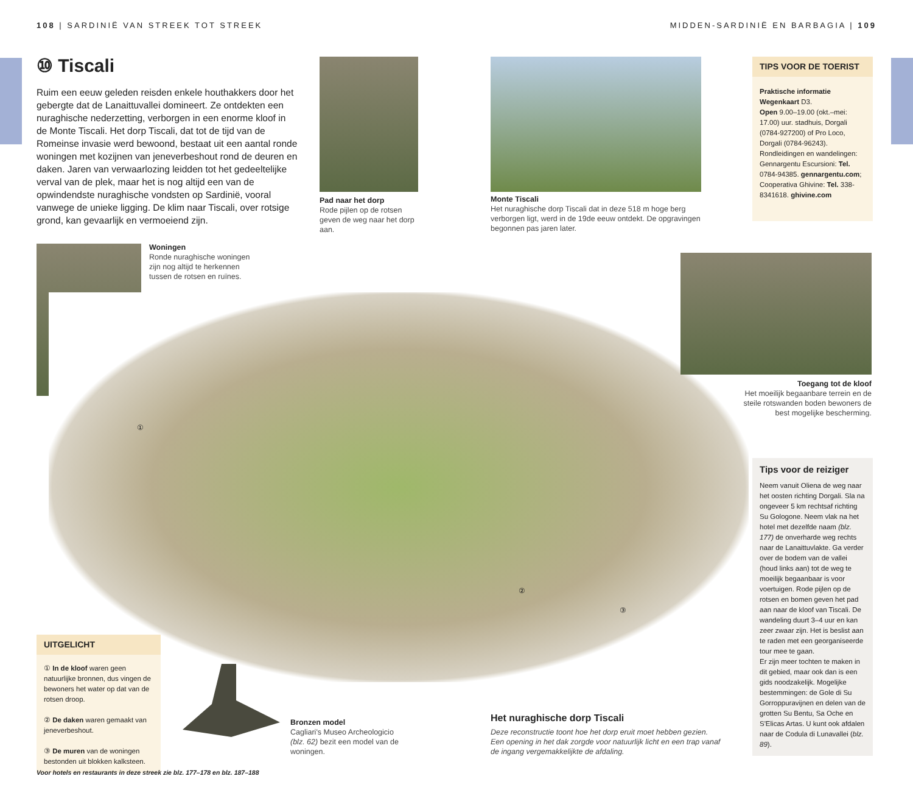108 | SARDINIË VAN STREEK TOT STREEK
MIDDEN-SARDINIË EN BARBAGIA | 109
⑩ Tiscali
Ruim een eeuw geleden reisden enkele houthakkers door het gebergte dat de Lanaittuvallei domineert. Ze ontdekten een nuraghische nederzetting, verborgen in een enorme kloof in de Monte Tiscali. Het dorp Tiscali, dat tot de tijd van de Romeinse invasie werd bewoond, bestaat uit een aantal ronde woningen met kozijnen van jeneverbeshout rond de deuren en daken. Jaren van verwaarlozing leidden tot het gedeeltelijke verval van de plek, maar het is nog altijd een van de opwindendste nuraghische vondsten op Sardinië, vooral vanwege de unieke ligging. De klim naar Tiscali, over rotsige grond, kan gevaarlijk en vermoeiend zijn.
Pad naar het dorp
Rode pijlen op de rotsen geven de weg naar het dorp aan.
Monte Tiscali
Het nuraghische dorp Tiscali dat in deze 518 m hoge berg verborgen ligt, werd in de 19de eeuw ontdekt. De opgravingen begonnen pas jaren later.
TIPS VOOR DE TOERIST
Praktische informatie
Wegenkaart D3.
Open 9.00–19.00 (okt.–mei: 17.00) uur. stadhuis, Dorgali (0784-927200) of Pro Loco, Dorgali (0784-96243).
Rondleidingen en wandelingen: Gennargentu Escursioni: Tel. 0784-94385. gennargentu.com; Cooperativa Ghivine: Tel. 338-8341618. ghivine.com
Woningen
Ronde nuraghische woningen zijn nog altijd te herkennen tussen de rotsen en ruïnes.
①
②
③
Toegang tot de kloof
Het moeilijk begaanbare terrein en de steile rotswanden boden bewoners de best mogelijke bescherming.
Tips voor de reiziger
Neem vanuit Oliena de weg naar het oosten richting Dorgali. Sla na ongeveer 5 km rechtsaf richting Su Gologone. Neem vlak na het hotel met dezelfde naam (blz. 177) de onverharde weg rechts naar de Lanaittuvlakte. Ga verder over de bodem van de vallei (houd links aan) tot de weg te moeilijk begaanbaar is voor voertuigen. Rode pijlen op de rotsen en bomen geven het pad aan naar de kloof van Tiscali. De wandeling duurt 3–4 uur en kan zeer zwaar zijn. Het is beslist aan te raden met een georganiseerde tour mee te gaan.
Er zijn meer tochten te maken in dit gebied, maar ook dan is een gids noodzakelijk. Mogelijke bestemmingen: de Gole di Su Gorroppuravijnen en delen van de grotten Su Bentu, Sa Oche en S'Elicas Artas. U kunt ook afdalen naar de Codula di Lunavallei (blz. 89).
UITGELICHT
① In de kloof waren geen natuurlijke bronnen, dus vingen de bewoners het water op dat van de rotsen droop.
② De daken waren gemaakt van jeneverbeshout.
③ De muren van de woningen bestonden uit blokken kalksteen.
Bronzen model
Cagliari's Museo Archeologicio (blz. 62) bezit een model van de woningen.
Het nuraghische dorp Tiscali
Deze reconstructie toont hoe het dorp eruit moet hebben gezien. Een opening in het dak zorgde voor natuurlijk licht en een trap vanaf de ingang vergemakkelijkte de afdaling.
Voor hotels en restaurants in deze streek zie blz. 177–178 en blz. 187–188